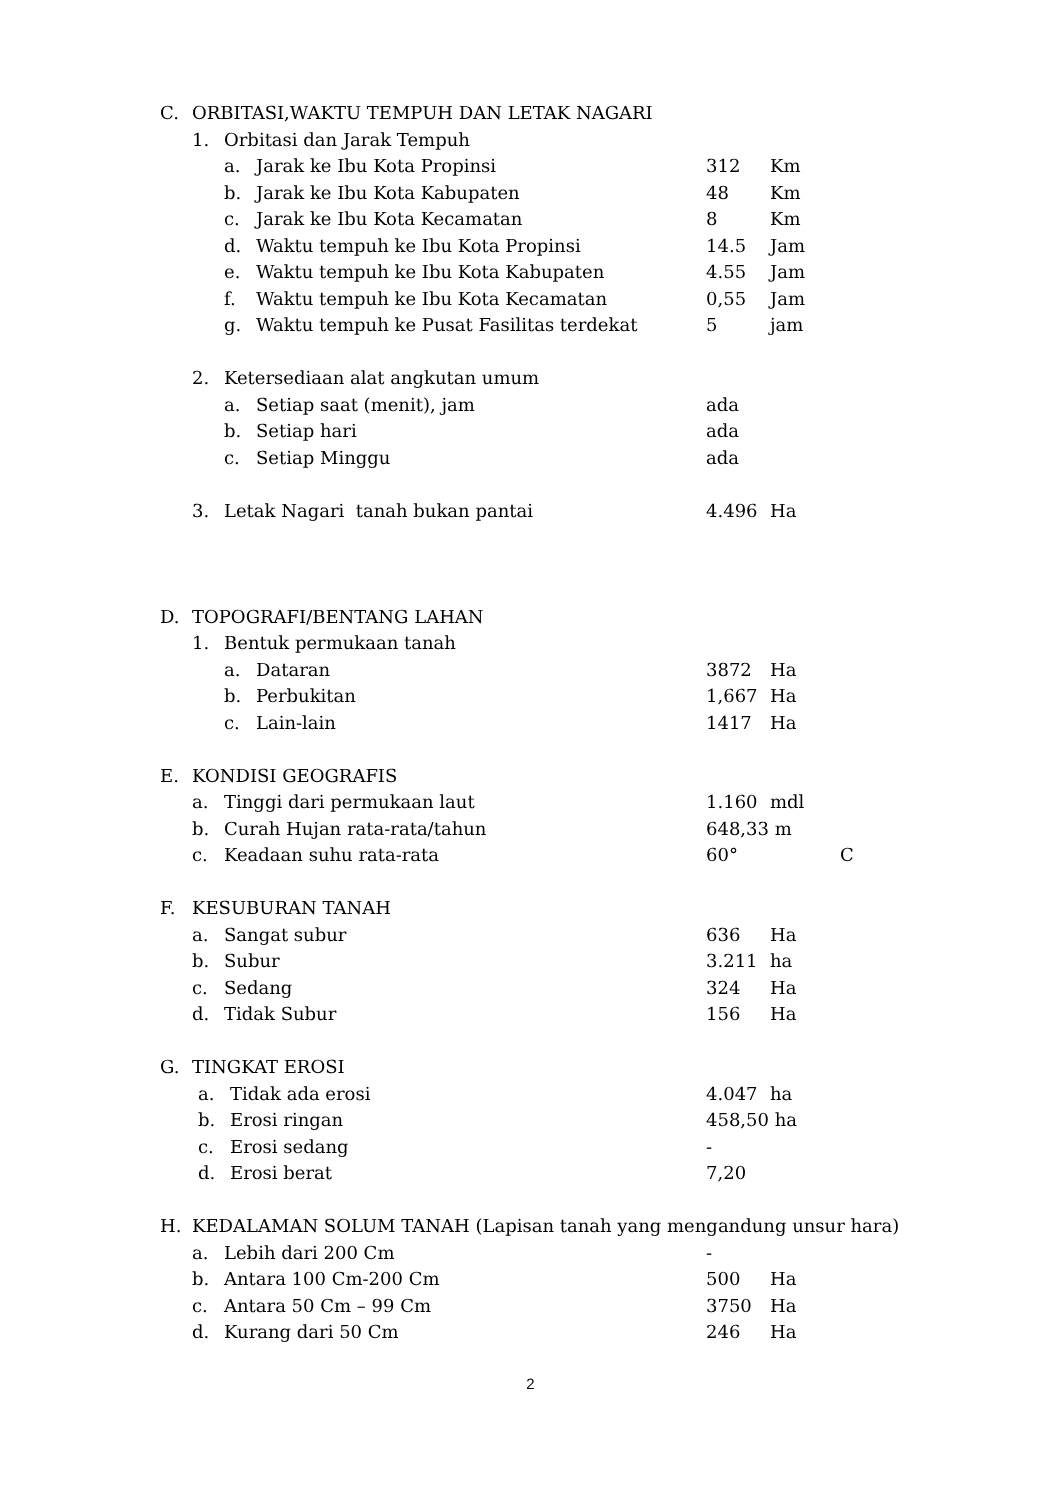C. ORBITASI,WAKTU TEMPUH DAN LETAK NAGARI
1. Orbitasi dan Jarak Tempuh
a. Jarak ke Ibu Kota Propinsi 312 Km
b. Jarak ke Ibu Kota Kabupaten 48 Km
c. Jarak ke Ibu Kota Kecamatan 8 Km
d. Waktu tempuh ke Ibu Kota Propinsi 14.5 Jam
e. Waktu tempuh ke Ibu Kota Kabupaten 4.55 Jam
f. Waktu tempuh ke Ibu Kota Kecamatan 0,55 Jam
g. Waktu tempuh ke Pusat Fasilitas terdekat 5 jam
2. Ketersediaan alat angkutan umum
a. Setiap saat (menit), jam ada
b. Setiap hari ada
c. Setiap Minggu ada
3. Letak Nagari tanah bukan pantai 4.496 Ha
D. TOPOGRAFI/BENTANG LAHAN
1. Bentuk permukaan tanah
a. Dataran 3872 Ha
b. Perbukitan 1,667 Ha
c. Lain-lain 1417 Ha
E. KONDISI GEOGRAFIS
a. Tinggi dari permukaan laut 1.160 mdl
b. Curah Hujan rata-rata/tahun 648,33 m
c. Keadaan suhu rata-rata 60° C
F. KESUBURAN TANAH
a. Sangat subur 636 Ha
b. Subur 3.211 ha
c. Sedang 324 Ha
d. Tidak Subur 156 Ha
G. TINGKAT EROSI
a. Tidak ada erosi 4.047 ha
b. Erosi ringan 458,50 ha
c. Erosi sedang -
d. Erosi berat 7,20
H. KEDALAMAN SOLUM TANAH (Lapisan tanah yang mengandung unsur hara)
a. Lebih dari 200 Cm -
b. Antara 100 Cm-200 Cm 500 Ha
c. Antara 50 Cm – 99 Cm 3750 Ha
d. Kurang dari 50 Cm 246 Ha
2